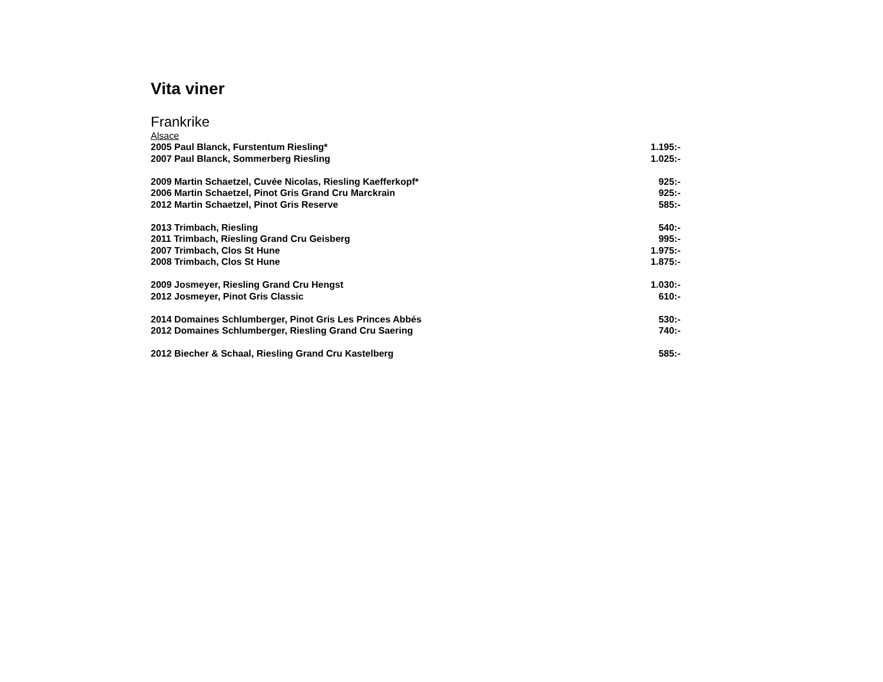Vita viner
Frankrike
Alsace
| 2005 Paul Blanck, Furstentum Riesling* | 1.195:- |
| 2007 Paul Blanck, Sommerberg Riesling | 1.025:- |
| 2009 Martin Schaetzel, Cuvée Nicolas, Riesling Kaefferkopf* | 925:- |
| 2006 Martin Schaetzel, Pinot Gris Grand Cru Marckrain | 925:- |
| 2012 Martin Schaetzel, Pinot Gris Reserve | 585:- |
| 2013 Trimbach, Riesling | 540:- |
| 2011 Trimbach, Riesling Grand Cru Geisberg | 995:- |
| 2007 Trimbach, Clos St Hune | 1.975:- |
| 2008 Trimbach, Clos St Hune | 1.875:- |
| 2009 Josmeyer, Riesling Grand Cru Hengst | 1.030:- |
| 2012 Josmeyer, Pinot Gris Classic | 610:- |
| 2014 Domaines Schlumberger, Pinot Gris Les Princes Abbés | 530:- |
| 2012 Domaines Schlumberger, Riesling Grand Cru Saering | 740:- |
| 2012 Biecher & Schaal, Riesling Grand Cru Kastelberg | 585:- |